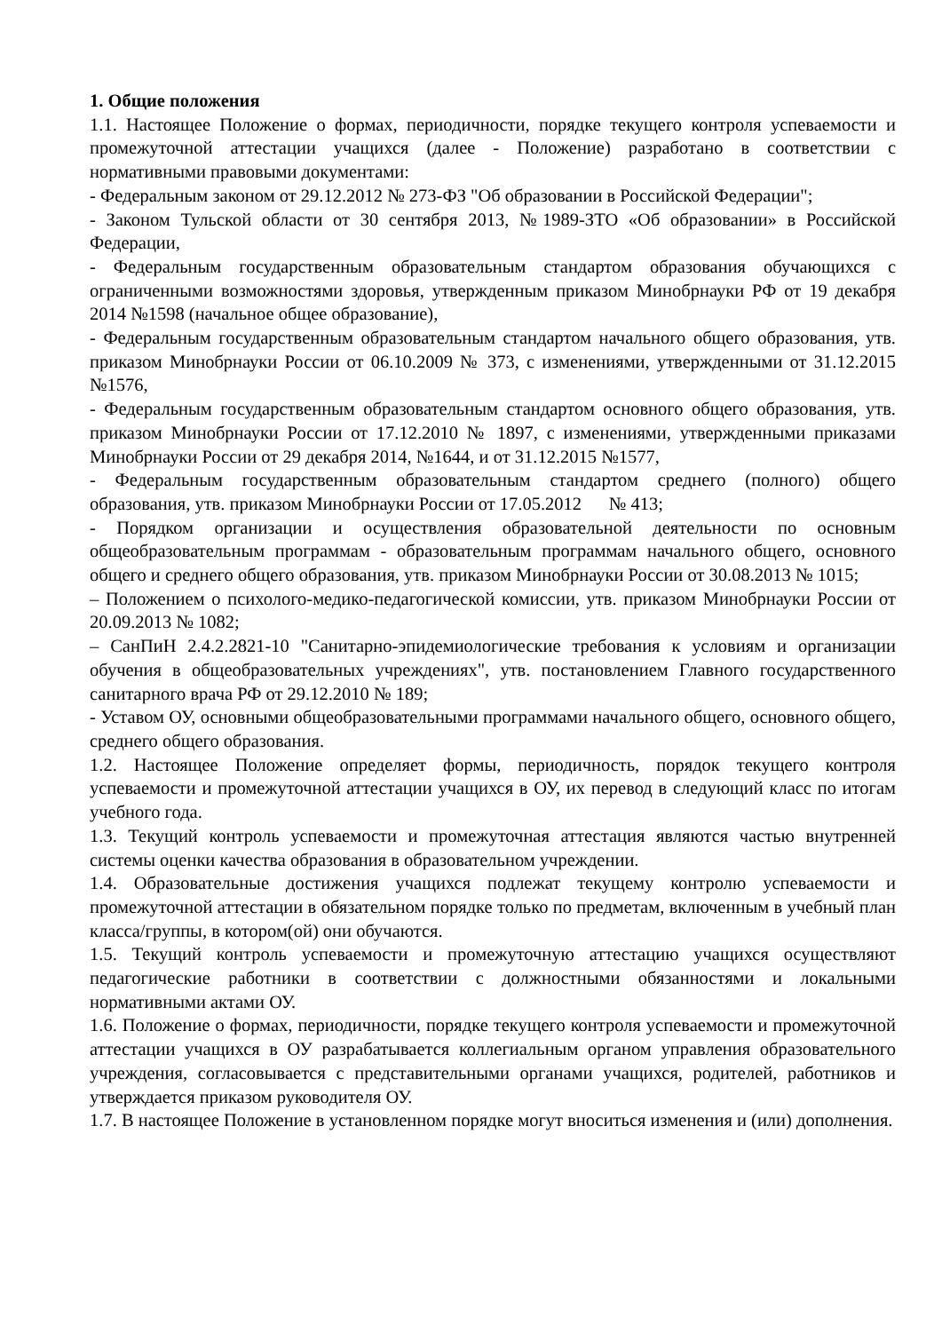1. Общие положения
1.1. Настоящее Положение о формах, периодичности, порядке текущего контроля успеваемости и промежуточной аттестации учащихся (далее - Положение) разработано в соответствии с нормативными правовыми документами:
- Федеральным законом от 29.12.2012 № 273-ФЗ "Об образовании в Российской Федерации";
- Законом Тульской области от 30 сентября 2013, №1989-ЗТО «Об образовании» в Российской Федерации,
- Федеральным государственным образовательным стандартом образования обучающихся с ограниченными возможностями здоровья, утвержденным приказом Минобрнауки РФ от 19 декабря 2014 №1598 (начальное общее образование),
- Федеральным государственным образовательным стандартом начального общего образования, утв. приказом Минобрнауки России от 06.10.2009 № 373, с изменениями, утвержденными от 31.12.2015 №1576,
- Федеральным государственным образовательным стандартом основного общего образования, утв. приказом Минобрнауки России от 17.12.2010 № 1897, с изменениями, утвержденными приказами Минобрнауки России от 29 декабря 2014, №1644, и от 31.12.2015 №1577,
- Федеральным государственным образовательным стандартом среднего (полного) общего образования, утв. приказом Минобрнауки России от 17.05.2012 № 413;
- Порядком организации и осуществления образовательной деятельности по основным общеобразовательным программам - образовательным программам начального общего, основного общего и среднего общего образования, утв. приказом Минобрнауки России от 30.08.2013 № 1015;
– Положением о психолого-медико-педагогической комиссии, утв. приказом Минобрнауки России от 20.09.2013 № 1082;
– СанПиН 2.4.2.2821-10 "Санитарно-эпидемиологические требования к условиям и организации обучения в общеобразовательных учреждениях", утв. постановлением Главного государственного санитарного врача РФ от 29.12.2010 № 189;
- Уставом ОУ, основными общеобразовательными программами начального общего, основного общего, среднего общего образования.
1.2. Настоящее Положение определяет формы, периодичность, порядок текущего контроля успеваемости и промежуточной аттестации учащихся в ОУ, их перевод в следующий класс по итогам учебного года.
1.3. Текущий контроль успеваемости и промежуточная аттестация являются частью внутренней системы оценки качества образования в образовательном учреждении.
1.4. Образовательные достижения учащихся подлежат текущему контролю успеваемости и промежуточной аттестации в обязательном порядке только по предметам, включенным в учебный план класса/группы, в котором(ой) они обучаются.
1.5. Текущий контроль успеваемости и промежуточную аттестацию учащихся осуществляют педагогические работники в соответствии с должностными обязанностями и локальными нормативными актами ОУ.
1.6. Положение о формах, периодичности, порядке текущего контроля успеваемости и промежуточной аттестации учащихся в ОУ разрабатывается коллегиальным органом управления образовательного учреждения, согласовывается с представительными органами учащихся, родителей, работников и утверждается приказом руководителя ОУ.
1.7. В настоящее Положение в установленном порядке могут вноситься изменения и (или) дополнения.